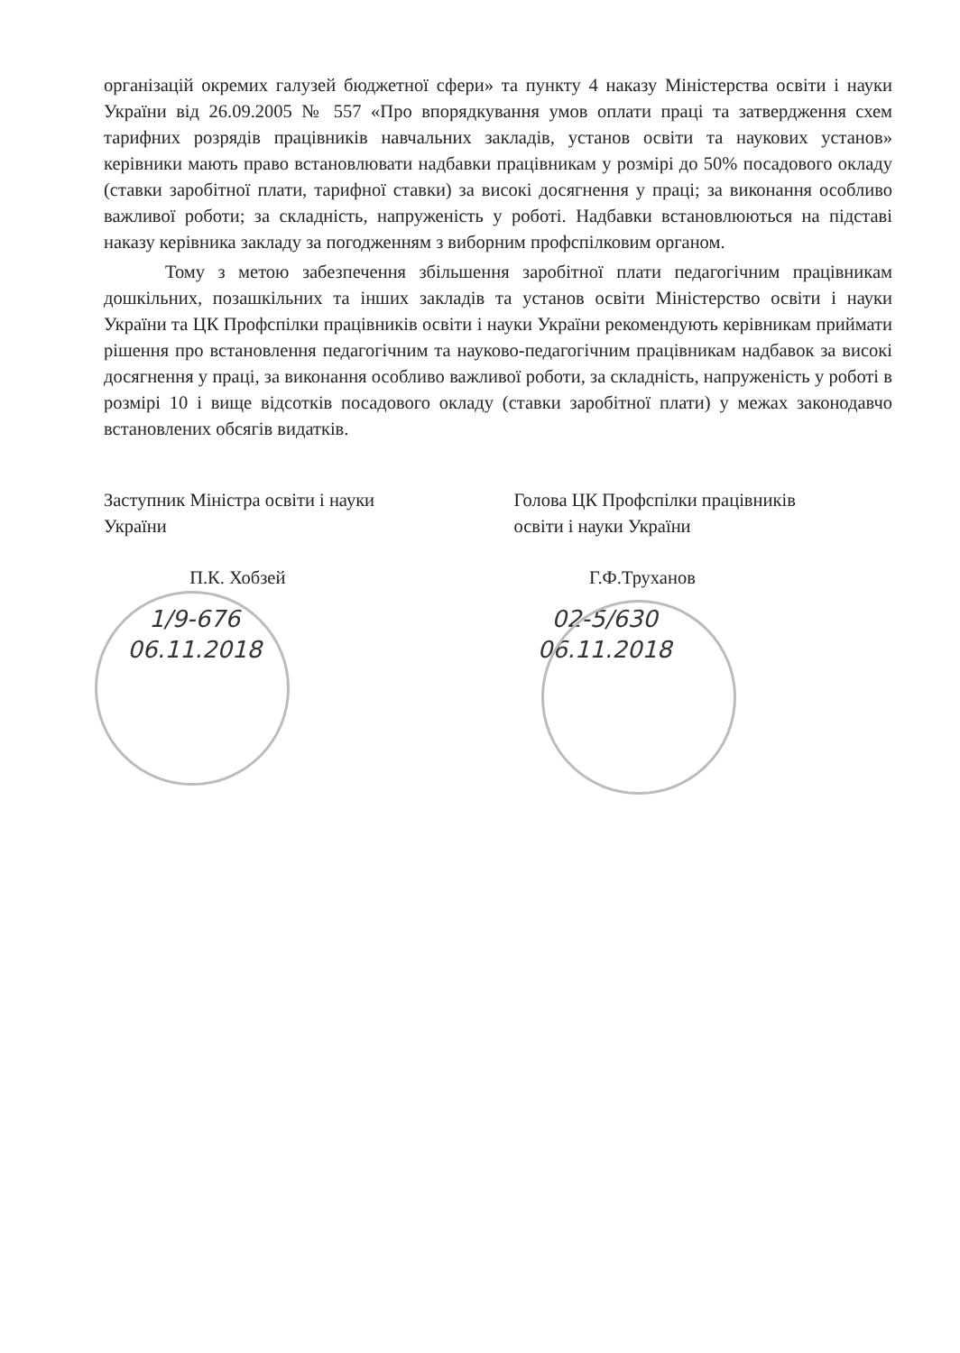організацій окремих галузей бюджетної сфери» та пункту 4 наказу Міністерства освіти і науки України від 26.09.2005 № 557 «Про впорядкування умов оплати праці та затвердження схем тарифних розрядів працівників навчальних закладів, установ освіти та наукових установ» керівники мають право встановлювати надбавки працівникам у розмірі до 50% посадового окладу (ставки заробітної плати, тарифної ставки) за високі досягнення у праці; за виконання особливо важливої роботи; за складність, напруженість у роботі. Надбавки встановлюються на підставі наказу керівника закладу за погодженням з виборним профспілковим органом.
Тому з метою забезпечення збільшення заробітної плати педагогічним працівникам дошкільних, позашкільних та інших закладів та установ освіти Міністерство освіти і науки України та ЦК Профспілки працівників освіти і науки України рекомендують керівникам приймати рішення про встановлення педагогічним та науково-педагогічним працівникам надбавок за високі досягнення у праці, за виконання особливо важливої роботи, за складність, напруженість у роботі в розмірі 10 і вище відсотків посадового окладу (ставки заробітної плати) у межах законодавчо встановлених обсягів видатків.
Заступник Міністра освіти і науки
України
П.К. Хобзей
1/9-676
06.11.2018
Голова ЦК Профспілки працівників
освіти і науки України
Г.Ф.Труханов
02-5/630
06.11.2018